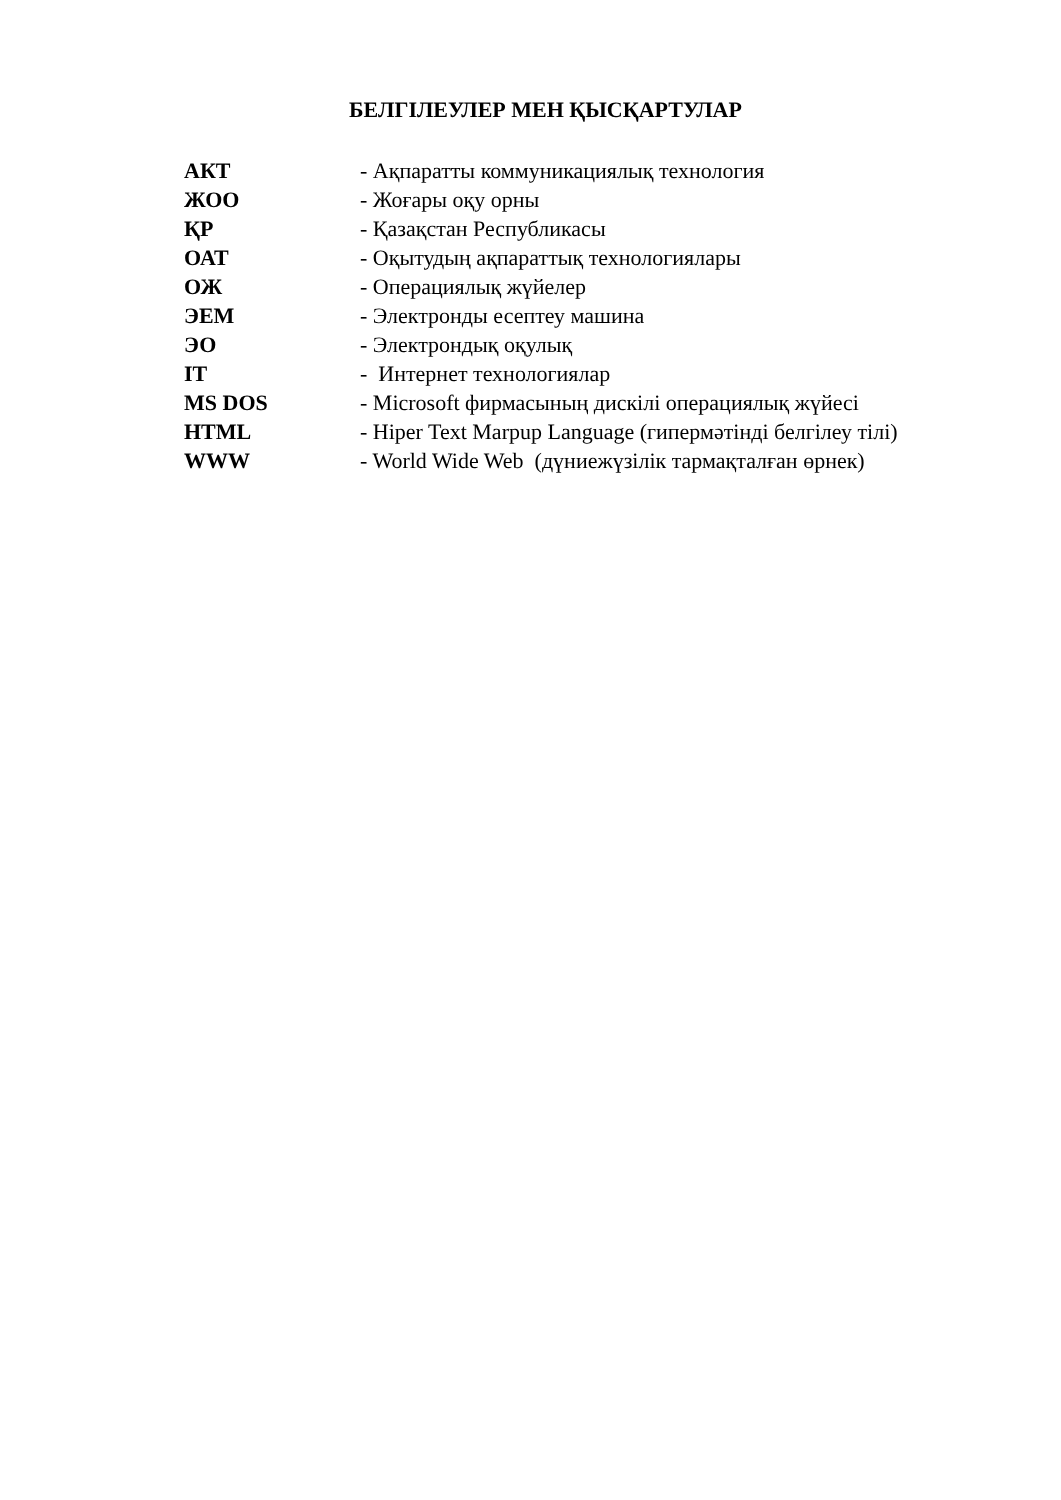БЕЛГІЛЕУЛЕР МЕН ҚЫСҚАРТУЛАР
| АКТ | - Ақпаратты коммуникациялық технология |
| ЖОО | - Жоғары оқу орны |
| ҚР | - Қазақстан Республикасы |
| ОАТ | - Оқытудың ақпараттық технологиялары |
| ОЖ | - Операциялық жүйелер |
| ЭЕМ | - Электронды есептеу машина |
| ЭО | - Электрондық оқулық |
| IT | - Интернет технологиялар |
| MS DOS | - Microsoft фирмасының дискілі операциялық жүйесі |
| HTML | - Hiper Text Marpup Language (гипермәтінді белгілеу тілі) |
| WWW | - World Wide Web (дүниежүзілік тармақталған өрнек) |